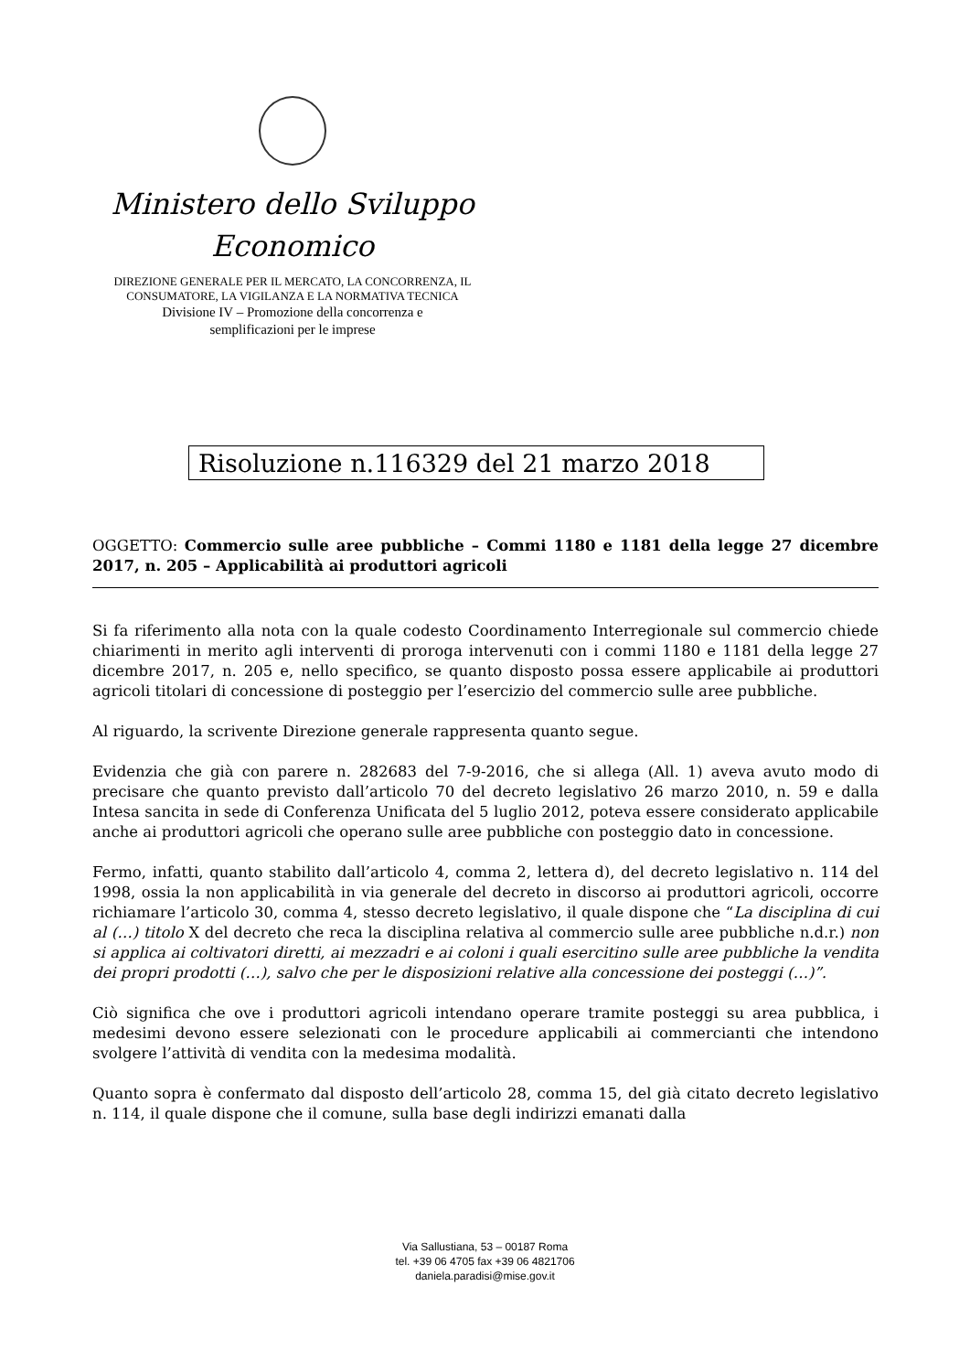Ministero dello Sviluppo
Economico
DIREZIONE GENERALE PER IL MERCATO, LA CONCORRENZA, IL
CONSUMATORE, LA VIGILANZA E LA NORMATIVA TECNICA
Divisione IV – Promozione della concorrenza e
semplificazioni per le imprese
Risoluzione n.116329 del 21 marzo 2018
OGGETTO: Commercio sulle aree pubbliche – Commi 1180 e 1181 della legge 27 dicembre 2017, n. 205 – Applicabilità ai produttori agricoli
Si fa riferimento alla nota con la quale codesto Coordinamento Interregionale sul commercio chiede chiarimenti in merito agli interventi di proroga intervenuti con i commi 1180 e 1181 della legge 27 dicembre 2017, n. 205 e, nello specifico, se quanto disposto possa essere applicabile ai produttori agricoli titolari di concessione di posteggio per l’esercizio del commercio sulle aree pubbliche.
Al riguardo, la scrivente Direzione generale rappresenta quanto segue.
Evidenzia che già con parere n. 282683 del 7-9-2016, che si allega (All. 1) aveva avuto modo di precisare che quanto previsto dall’articolo 70 del decreto legislativo 26 marzo 2010, n. 59 e dalla Intesa sancita in sede di Conferenza Unificata del 5 luglio 2012, poteva essere considerato applicabile anche ai produttori agricoli che operano sulle aree pubbliche con posteggio dato in concessione.
Fermo, infatti, quanto stabilito dall’articolo 4, comma 2, lettera d), del decreto legislativo n. 114 del 1998, ossia la non applicabilità in via generale del decreto in discorso ai produttori agricoli, occorre richiamare l’articolo 30, comma 4, stesso decreto legislativo, il quale dispone che “La disciplina di cui al (…) titolo X del decreto che reca la disciplina relativa al commercio sulle aree pubbliche n.d.r.) non si applica ai coltivatori diretti, ai mezzadri e ai coloni i quali esercitino sulle aree pubbliche la vendita dei propri prodotti (…), salvo che per le disposizioni relative alla concessione dei posteggi (…)”.
Ciò significa che ove i produttori agricoli intendano operare tramite posteggi su area pubblica, i medesimi devono essere selezionati con le procedure applicabili ai commercianti che intendono svolgere l’attività di vendita con la medesima modalità.
Quanto sopra è confermato dal disposto dell’articolo 28, comma 15, del già citato decreto legislativo n. 114, il quale dispone che il comune, sulla base degli indirizzi emanati dalla
Via Sallustiana, 53 – 00187 Roma
tel. +39 06 4705 fax +39 06 4821706
daniela.paradisi@mise.gov.it